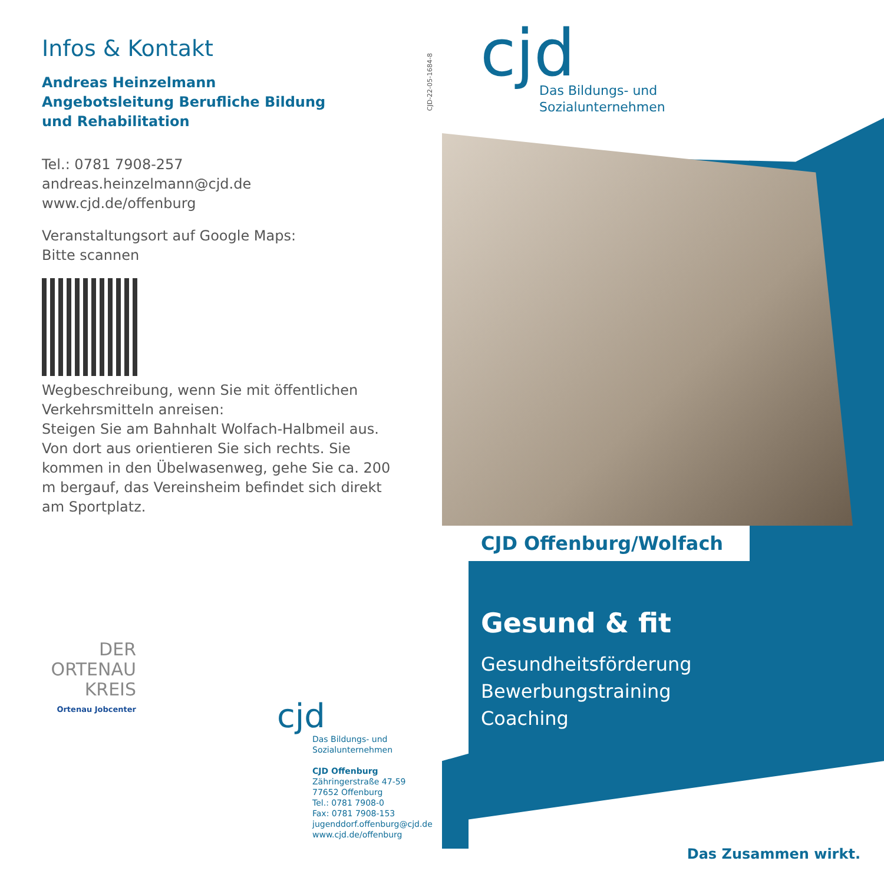Infos & Kontakt
Andreas Heinzelmann
Angebotsleitung Berufliche Bildung
und Rehabilitation
Tel.: 0781 7908-257
andreas.heinzelmann@cjd.de
www.cjd.de/offenburg
Veranstaltungsort auf Google Maps:
Bitte scannen
Wegbeschreibung, wenn Sie mit öffentlichen Verkehrsmitteln anreisen:
Steigen Sie am Bahnhalt Wolfach-Halbmeil aus. Von dort aus orientieren Sie sich rechts. Sie kommen in den Übelwasenweg, gehe Sie ca. 200 m bergauf, das Vereinsheim befindet sich direkt am Sportplatz.
CJD-22-05-1684-8
cjd
Das Bildungs- und
Sozialunternehmen
CJD Offenburg/Wolfach
Gesund & fit
Gesundheitsförderung
Bewerbungstraining
Coaching
DER
ORTENAU
KREIS
Ortenau Jobcenter
cjd
Das Bildungs- und
Sozialunternehmen
CJD Offenburg
Zähringerstraße 47-59
77652 Offenburg
Tel.: 0781 7908-0
Fax: 0781 7908-153
jugenddorf.offenburg@cjd.de
www.cjd.de/offenburg
Das Zusammen wirkt.